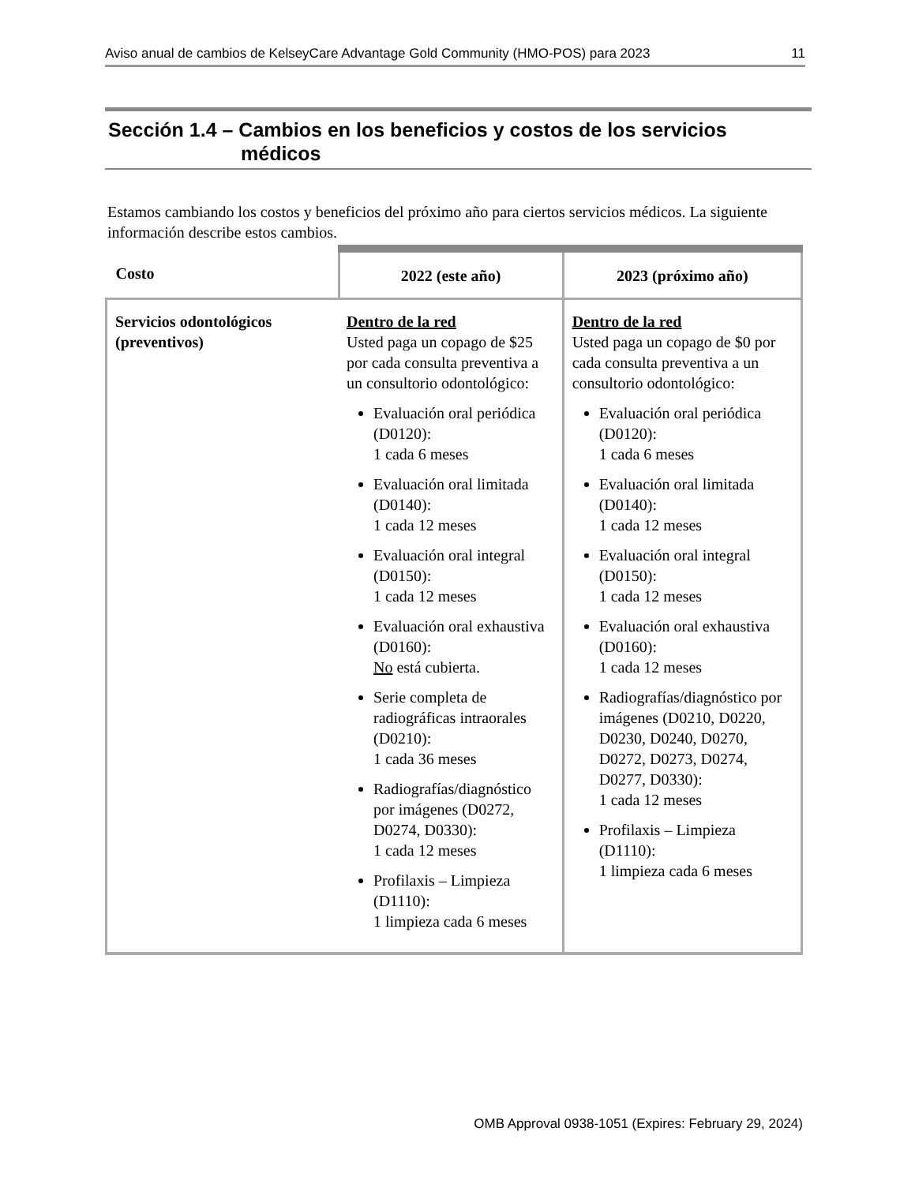Aviso anual de cambios de KelseyCare Advantage Gold Community (HMO-POS) para 2023 11
Sección 1.4 – Cambios en los beneficios y costos de los servicios
médicos
Estamos cambiando los costos y beneficios del próximo año para ciertos servicios médicos. La siguiente información describe estos cambios.
| Costo | 2022 (este año) | 2023 (próximo año) |
| --- | --- | --- |
| Servicios odontológicos (preventivos) | Dentro de la red Usted paga un copago de $25 por cada consulta preventiva a un consultorio odontológico: Evaluación oral periódica (D0120): 1 cada 6 meses Evaluación oral limitada (D0140): 1 cada 12 meses Evaluación oral integral (D0150): 1 cada 12 meses Evaluación oral exhaustiva (D0160): No está cubierta. Serie completa de radiográficas intraorales (D0210): 1 cada 36 meses Radiografías/diagnóstico por imágenes (D0272, D0274, D0330): 1 cada 12 meses Profilaxis – Limpieza (D1110): 1 limpieza cada 6 meses | Dentro de la red Usted paga un copago de $0 por cada consulta preventiva a un consultorio odontológico: Evaluación oral periódica (D0120): 1 cada 6 meses Evaluación oral limitada (D0140): 1 cada 12 meses Evaluación oral integral (D0150): 1 cada 12 meses Evaluación oral exhaustiva (D0160): 1 cada 12 meses Radiografías/diagnóstico por imágenes (D0210, D0220, D0230, D0240, D0270, D0272, D0273, D0274, D0277, D0330): 1 cada 12 meses Profilaxis – Limpieza (D1110): 1 limpieza cada 6 meses |
OMB Approval 0938-1051 (Expires: February 29, 2024)